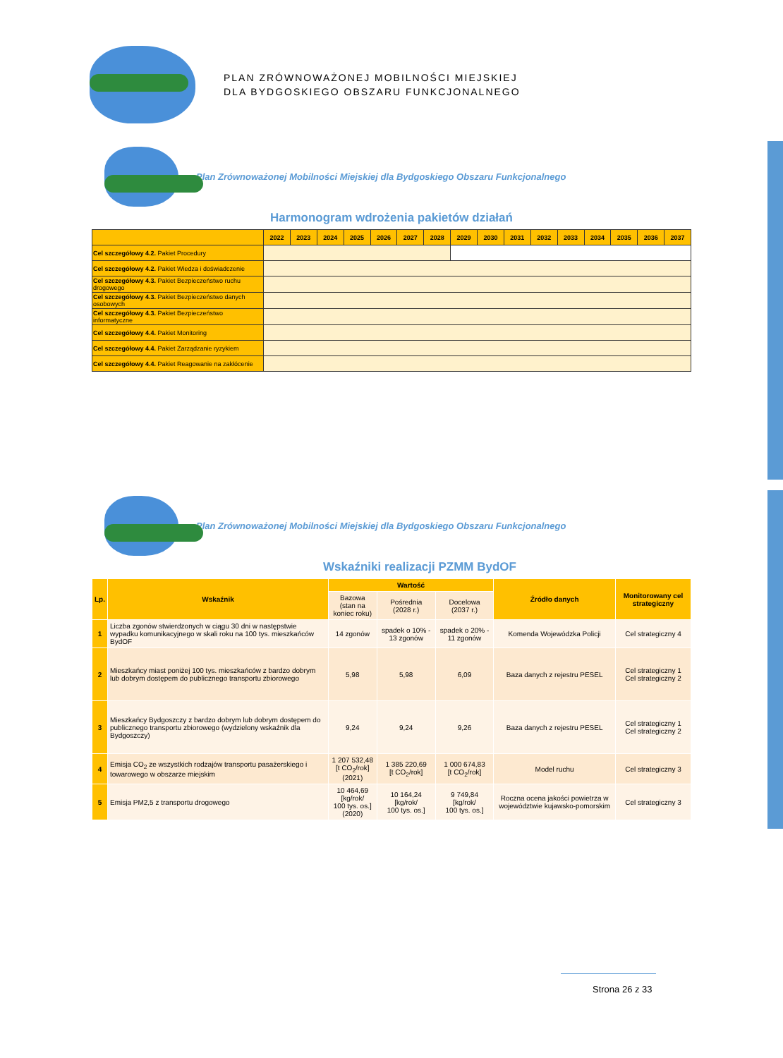PLAN ZRÓWNOWAŻONEJ MOBILNOŚCI MIEJSKIEJ
DLA BYDGOSKIEGO OBSZARU FUNKCJONALNEGO
Plan Zrównoważonej Mobilności Miejskiej dla Bydgoskiego Obszaru Funkcjonalnego
Harmonogram wdrożenia pakietów działań
| | 2022 | 2023 | 2024 | 2025 | 2026 | 2027 | 2028 | 2029 | 2030 | 2031 | 2032 | 2033 | 2034 | 2035 | 2036 | 2037 |
| --- | --- | --- | --- | --- | --- | --- | --- | --- | --- | --- | --- | --- | --- | --- | --- | --- |
| Cel szczegółowy 4.2. Pakiet Procedury | | | | | | | | | | | | | | | | |
| Cel szczegółowy 4.2. Pakiet Wiedza i doświadczenie | | | | | | | | | | | | | | | | |
| Cel szczegółowy 4.3. Pakiet Bezpieczeństwo ruchu drogowego | | | | | | | | | | | | | | | | |
| Cel szczegółowy 4.3. Pakiet Bezpieczeństwo danych osobowych | | | | | | | | | | | | | | | | |
| Cel szczegółowy 4.3. Pakiet Bezpieczeństwo informatyczne | | | | | | | | | | | | | | | | |
| Cel szczegółowy 4.4. Pakiet Monitoring | | | | | | | | | | | | | | | | |
| Cel szczegółowy 4.4. Pakiet Zarządzanie ryzykiem | | | | | | | | | | | | | | | | |
| Cel szczegółowy 4.4. Pakiet Reagowanie na zakłócenie | | | | | | | | | | | | | | | | |
Plan Zrównoważonej Mobilności Miejskiej dla Bydgoskiego Obszaru Funkcjonalnego
Wskaźniki realizacji PZMM BydOF
| Lp. | Wskaźnik | Wartość | | | Źródło danych | Monitorowany cel strategiczny |
| --- | --- | --- | --- | --- | --- | --- |
| | | Bazowa (stan na koniec roku) | Pośrednia (2028 r.) | Docelowa (2037 r.) | | |
| 1 | Liczba zgonów stwierdzonych w ciągu 30 dni w następstwie wypadku komunikacyjnego w skali roku na 100 tys. mieszkańców BydOF | 14 zgonów | spadek o 10% - 13 zgonów | spadek o 20% - 11 zgonów | Komenda Wojewódzka Policji | Cel strategiczny 4 |
| 2 | Mieszkańcy miast poniżej 100 tys. mieszkańców z bardzo dobrym lub dobrym dostępem do publicznego transportu zbiorowego | 5,98 | 5,98 | 6,09 | Baza danych z rejestru PESEL | Cel strategiczny 1 Cel strategiczny 2 |
| 3 | Mieszkańcy Bydgoszczy z bardzo dobrym lub dobrym dostępem do publicznego transportu zbiorowego (wydzielony wskaźnik dla Bydgoszczy) | 9,24 | 9,24 | 9,26 | Baza danych z rejestru PESEL | Cel strategiczny 1 Cel strategiczny 2 |
| 4 | Emisja CO<sub>2</sub> ze wszystkich rodzajów transportu pasażerskiego i towarowego w obszarze miejskim | 1 207 532,48 [t CO<sub>2</sub>/rok] (2021) | 1 385 220,69 [t CO<sub>2</sub>/rok] | 1 000 674,83 [t CO<sub>2</sub>/rok] | Model ruchu | Cel strategiczny 3 |
| 5 | Emisja PM2,5 z transportu drogowego | 10 464,69 [kg/rok/ 100 tys. os.] (2020) | 10 164,24 [kg/rok/ 100 tys. os.] | 9 749,84 [kg/rok/ 100 tys. os.] | Roczna ocena jakości powietrza w województwie kujawsko-pomorskim | Cel strategiczny 3 |
Strona 26 z 33